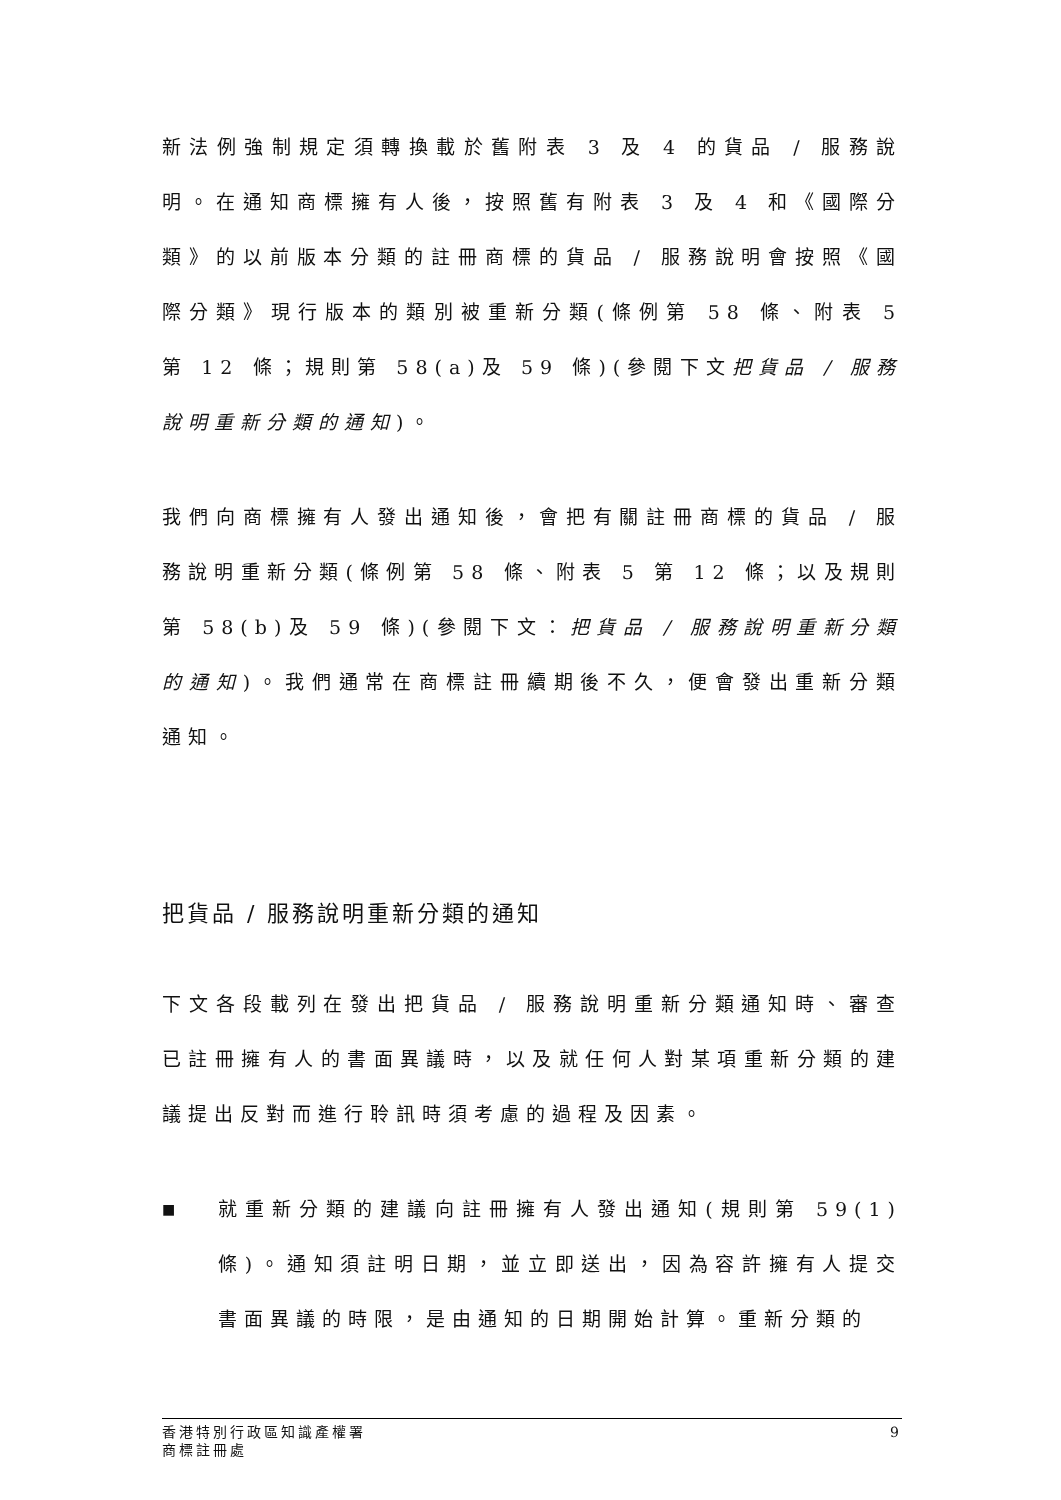新法例強制規定須轉換載於舊附表 3 及 4 的貨品 / 服務說明。在通知商標擁有人後，按照舊有附表 3 及 4 和《國際分類》的以前版本分類的註冊商標的貨品 / 服務說明會按照《國際分類》現行版本的類別被重新分類(條例第 58 條、附表 5 第 12 條；規則第 58(a)及 59 條)(參閱下文把貨品 / 服務說明重新分類的通知)。
我們向商標擁有人發出通知後，會把有關註冊商標的貨品 / 服務說明重新分類(條例第 58 條、附表 5 第 12 條；以及規則第 58(b)及 59 條)(參閱下文：把貨品 / 服務說明重新分類的通知)。我們通常在商標註冊續期後不久，便會發出重新分類通知。
把貨品 / 服務說明重新分類的通知
下文各段載列在發出把貨品 / 服務說明重新分類通知時、審查已註冊擁有人的書面異議時，以及就任何人對某項重新分類的建議提出反對而進行聆訊時須考慮的過程及因素。
■
就重新分類的建議向註冊擁有人發出通知(規則第 59(1)條)。通知須註明日期，並立即送出，因為容許擁有人提交書面異議的時限，是由通知的日期開始計算。重新分類的
香港特別行政區知識產權署
商標註冊處
9